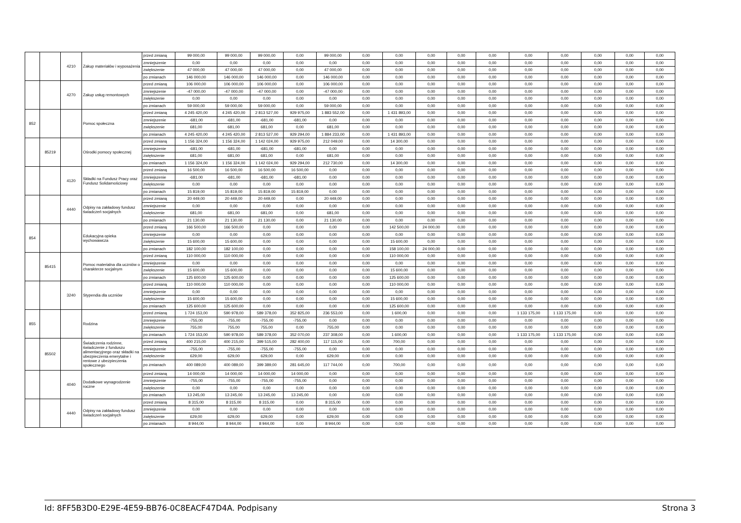| | | 4210 | Zakup materiałów i wyposażenia | przed zmianą | 99 000,00 | 99 000,00 | 99 000,00 | 0,00 | 99 000,00 | 0,00 | 0,00 | 0,00 | 0,00 | 0,00 | 0,00 | 0,00 | 0,00 | 0,00 | 0,00 |
| | | | | zmniejszenie | 0,00 | 0,00 | 0,00 | 0,00 | 0,00 | 0,00 | 0,00 | 0,00 | 0,00 | 0,00 | 0,00 | 0,00 | 0,00 | 0,00 | 0,00 |
| | | | | zwiększenie | 47 000,00 | 47 000,00 | 47 000,00 | 0,00 | 47 000,00 | 0,00 | 0,00 | 0,00 | 0,00 | 0,00 | 0,00 | 0,00 | 0,00 | 0,00 | 0,00 |
| | | | | po zmianach | 146 000,00 | 146 000,00 | 146 000,00 | 0,00 | 146 000,00 | 0,00 | 0,00 | 0,00 | 0,00 | 0,00 | 0,00 | 0,00 | 0,00 | 0,00 | 0,00 |
| | | 4270 | Zakup usług remontowych | przed zmianą | 106 000,00 | 106 000,00 | 106 000,00 | 0,00 | 106 000,00 | 0,00 | 0,00 | 0,00 | 0,00 | 0,00 | 0,00 | 0,00 | 0,00 | 0,00 | 0,00 |
| | | | | zmniejszenie | -47 000,00 | -47 000,00 | -47 000,00 | 0,00 | -47 000,00 | 0,00 | 0,00 | 0,00 | 0,00 | 0,00 | 0,00 | 0,00 | 0,00 | 0,00 | 0,00 |
| | | | | zwiększenie | 0,00 | 0,00 | 0,00 | 0,00 | 0,00 | 0,00 | 0,00 | 0,00 | 0,00 | 0,00 | 0,00 | 0,00 | 0,00 | 0,00 | 0,00 |
| | | | | po zmianach | 59 000,00 | 59 000,00 | 59 000,00 | 0,00 | 59 000,00 | 0,00 | 0,00 | 0,00 | 0,00 | 0,00 | 0,00 | 0,00 | 0,00 | 0,00 | 0,00 |
| 852 | | | Pomoc społeczna | przed zmianą | 4 245 420,00 | 4 245 420,00 | 2 813 527,00 | 929 975,00 | 1 883 552,00 | 0,00 | 1 431 893,00 | 0,00 | 0,00 | 0,00 | 0,00 | 0,00 | 0,00 | 0,00 | 0,00 |
| | | | | zmniejszenie | -681,00 | -681,00 | -681,00 | -681,00 | 0,00 | 0,00 | 0,00 | 0,00 | 0,00 | 0,00 | 0,00 | 0,00 | 0,00 | 0,00 | 0,00 |
| | | | | zwiększenie | 681,00 | 681,00 | 681,00 | 0,00 | 681,00 | 0,00 | 0,00 | 0,00 | 0,00 | 0,00 | 0,00 | 0,00 | 0,00 | 0,00 | 0,00 |
| | | | | po zmianach | 4 245 420,00 | 4 245 420,00 | 2 813 527,00 | 929 294,00 | 1 884 233,00 | 0,00 | 1 431 893,00 | 0,00 | 0,00 | 0,00 | 0,00 | 0,00 | 0,00 | 0,00 | 0,00 |
| | 85219 | | Ośrodki pomocy społecznej | przed zmianą | 1 156 324,00 | 1 156 324,00 | 1 142 024,00 | 929 975,00 | 212 049,00 | 0,00 | 14 300,00 | 0,00 | 0,00 | 0,00 | 0,00 | 0,00 | 0,00 | 0,00 | 0,00 |
| | | | | zmniejszenie | -681,00 | -681,00 | -681,00 | -681,00 | 0,00 | 0,00 | 0,00 | 0,00 | 0,00 | 0,00 | 0,00 | 0,00 | 0,00 | 0,00 | 0,00 |
| | | | | zwiększenie | 681,00 | 681,00 | 681,00 | 0,00 | 681,00 | 0,00 | 0,00 | 0,00 | 0,00 | 0,00 | 0,00 | 0,00 | 0,00 | 0,00 | 0,00 |
| | | | | po zmianach | 1 156 324,00 | 1 156 324,00 | 1 142 024,00 | 929 294,00 | 212 730,00 | 0,00 | 14 300,00 | 0,00 | 0,00 | 0,00 | 0,00 | 0,00 | 0,00 | 0,00 | 0,00 |
| | | 4120 | Składki na Fundusz Pracy oraz Fundusz Solidarnościowy | przed zmianą | 16 500,00 | 16 500,00 | 16 500,00 | 16 500,00 | 0,00 | 0,00 | 0,00 | 0,00 | 0,00 | 0,00 | 0,00 | 0,00 | 0,00 | 0,00 | 0,00 |
| | | | | zmniejszenie | -681,00 | -681,00 | -681,00 | -681,00 | 0,00 | 0,00 | 0,00 | 0,00 | 0,00 | 0,00 | 0,00 | 0,00 | 0,00 | 0,00 | 0,00 |
| | | | | zwiększenie | 0,00 | 0,00 | 0,00 | 0,00 | 0,00 | 0,00 | 0,00 | 0,00 | 0,00 | 0,00 | 0,00 | 0,00 | 0,00 | 0,00 | 0,00 |
| | | | | po zmianach | 15 819,00 | 15 819,00 | 15 819,00 | 15 819,00 | 0,00 | 0,00 | 0,00 | 0,00 | 0,00 | 0,00 | 0,00 | 0,00 | 0,00 | 0,00 | 0,00 |
| | | 4440 | Odpisy na zakładowy fundusz świadczeń socjalnych | przed zmianą | 20 449,00 | 20 449,00 | 20 449,00 | 0,00 | 20 449,00 | 0,00 | 0,00 | 0,00 | 0,00 | 0,00 | 0,00 | 0,00 | 0,00 | 0,00 | 0,00 |
| | | | | zmniejszenie | 0,00 | 0,00 | 0,00 | 0,00 | 0,00 | 0,00 | 0,00 | 0,00 | 0,00 | 0,00 | 0,00 | 0,00 | 0,00 | 0,00 | 0,00 |
| | | | | zwiększenie | 681,00 | 681,00 | 681,00 | 0,00 | 681,00 | 0,00 | 0,00 | 0,00 | 0,00 | 0,00 | 0,00 | 0,00 | 0,00 | 0,00 | 0,00 |
| | | | | po zmianach | 21 130,00 | 21 130,00 | 21 130,00 | 0,00 | 21 130,00 | 0,00 | 0,00 | 0,00 | 0,00 | 0,00 | 0,00 | 0,00 | 0,00 | 0,00 | 0,00 |
| 854 | | | Edukacyjna opieka wychowawcza | przed zmianą | 166 500,00 | 166 500,00 | 0,00 | 0,00 | 0,00 | 0,00 | 142 500,00 | 24 000,00 | 0,00 | 0,00 | 0,00 | 0,00 | 0,00 | 0,00 | 0,00 |
| | | | | zmniejszenie | 0,00 | 0,00 | 0,00 | 0,00 | 0,00 | 0,00 | 0,00 | 0,00 | 0,00 | 0,00 | 0,00 | 0,00 | 0,00 | 0,00 | 0,00 |
| | | | | zwiększenie | 15 600,00 | 15 600,00 | 0,00 | 0,00 | 0,00 | 0,00 | 15 600,00 | 0,00 | 0,00 | 0,00 | 0,00 | 0,00 | 0,00 | 0,00 | 0,00 |
| | | | | po zmianach | 182 100,00 | 182 100,00 | 0,00 | 0,00 | 0,00 | 0,00 | 158 100,00 | 24 000,00 | 0,00 | 0,00 | 0,00 | 0,00 | 0,00 | 0,00 | 0,00 |
| | 85415 | | Pomoc materialna dla uczniów o charakterze socjalnym | przed zmianą | 110 000,00 | 110 000,00 | 0,00 | 0,00 | 0,00 | 0,00 | 110 000,00 | 0,00 | 0,00 | 0,00 | 0,00 | 0,00 | 0,00 | 0,00 | 0,00 |
| | | | | zmniejszenie | 0,00 | 0,00 | 0,00 | 0,00 | 0,00 | 0,00 | 0,00 | 0,00 | 0,00 | 0,00 | 0,00 | 0,00 | 0,00 | 0,00 | 0,00 |
| | | | | zwiększenie | 15 600,00 | 15 600,00 | 0,00 | 0,00 | 0,00 | 0,00 | 15 600,00 | 0,00 | 0,00 | 0,00 | 0,00 | 0,00 | 0,00 | 0,00 | 0,00 |
| | | | | po zmianach | 125 600,00 | 125 600,00 | 0,00 | 0,00 | 0,00 | 0,00 | 125 600,00 | 0,00 | 0,00 | 0,00 | 0,00 | 0,00 | 0,00 | 0,00 | 0,00 |
| | | 3240 | Stypendia dla uczniów | przed zmianą | 110 000,00 | 110 000,00 | 0,00 | 0,00 | 0,00 | 0,00 | 110 000,00 | 0,00 | 0,00 | 0,00 | 0,00 | 0,00 | 0,00 | 0,00 | 0,00 |
| | | | | zmniejszenie | 0,00 | 0,00 | 0,00 | 0,00 | 0,00 | 0,00 | 0,00 | 0,00 | 0,00 | 0,00 | 0,00 | 0,00 | 0,00 | 0,00 | 0,00 |
| | | | | zwiększenie | 15 600,00 | 15 600,00 | 0,00 | 0,00 | 0,00 | 0,00 | 15 600,00 | 0,00 | 0,00 | 0,00 | 0,00 | 0,00 | 0,00 | 0,00 | 0,00 |
| | | | | po zmianach | 125 600,00 | 125 600,00 | 0,00 | 0,00 | 0,00 | 0,00 | 125 600,00 | 0,00 | 0,00 | 0,00 | 0,00 | 0,00 | 0,00 | 0,00 | 0,00 |
| 855 | | | Rodzina | przed zmianą | 1 724 153,00 | 590 978,00 | 589 378,00 | 352 825,00 | 236 553,00 | 0,00 | 1 600,00 | 0,00 | 0,00 | 0,00 | 1 133 175,00 | 1 133 175,00 | 0,00 | 0,00 | 0,00 |
| | | | | zmniejszenie | -755,00 | -755,00 | -755,00 | -755,00 | 0,00 | 0,00 | 0,00 | 0,00 | 0,00 | 0,00 | 0,00 | 0,00 | 0,00 | 0,00 | 0,00 |
| | | | | zwiększenie | 755,00 | 755,00 | 755,00 | 0,00 | 755,00 | 0,00 | 0,00 | 0,00 | 0,00 | 0,00 | 0,00 | 0,00 | 0,00 | 0,00 | 0,00 |
| | | | | po zmianach | 1 724 153,00 | 590 978,00 | 589 378,00 | 352 070,00 | 237 308,00 | 0,00 | 1 600,00 | 0,00 | 0,00 | 0,00 | 1 133 175,00 | 1 133 175,00 | 0,00 | 0,00 | 0,00 |
| | 85502 | | Świadczenia rodzinne, świadczenie z funduszu alimentacyjnego oraz składki na ubezpieczenia emerytalne i rentowe z ubezpieczenia społecznego | przed zmianą | 400 215,00 | 400 215,00 | 399 515,00 | 282 400,00 | 117 115,00 | 0,00 | 700,00 | 0,00 | 0,00 | 0,00 | 0,00 | 0,00 | 0,00 | 0,00 | 0,00 |
| | | | | zmniejszenie | -755,00 | -755,00 | -755,00 | -755,00 | 0,00 | 0,00 | 0,00 | 0,00 | 0,00 | 0,00 | 0,00 | 0,00 | 0,00 | 0,00 | 0,00 |
| | | | | zwiększenie | 629,00 | 629,00 | 629,00 | 0,00 | 629,00 | 0,00 | 0,00 | 0,00 | 0,00 | 0,00 | 0,00 | 0,00 | 0,00 | 0,00 | 0,00 |
| | | | | po zmianach | 400 089,00 | 400 089,00 | 399 389,00 | 281 645,00 | 117 744,00 | 0,00 | 700,00 | 0,00 | 0,00 | 0,00 | 0,00 | 0,00 | 0,00 | 0,00 | 0,00 |
| | | 4040 | Dodatkowe wynagrodzenie roczne | przed zmianą | 14 000,00 | 14 000,00 | 14 000,00 | 14 000,00 | 0,00 | 0,00 | 0,00 | 0,00 | 0,00 | 0,00 | 0,00 | 0,00 | 0,00 | 0,00 | 0,00 |
| | | | | zmniejszenie | -755,00 | -755,00 | -755,00 | -755,00 | 0,00 | 0,00 | 0,00 | 0,00 | 0,00 | 0,00 | 0,00 | 0,00 | 0,00 | 0,00 | 0,00 |
| | | | | zwiększenie | 0,00 | 0,00 | 0,00 | 0,00 | 0,00 | 0,00 | 0,00 | 0,00 | 0,00 | 0,00 | 0,00 | 0,00 | 0,00 | 0,00 | 0,00 |
| | | | | po zmianach | 13 245,00 | 13 245,00 | 13 245,00 | 13 245,00 | 0,00 | 0,00 | 0,00 | 0,00 | 0,00 | 0,00 | 0,00 | 0,00 | 0,00 | 0,00 | 0,00 |
| | | 4440 | Odpisy na zakładowy fundusz świadczeń socjalnych | przed zmianą | 8 315,00 | 8 315,00 | 8 315,00 | 0,00 | 8 315,00 | 0,00 | 0,00 | 0,00 | 0,00 | 0,00 | 0,00 | 0,00 | 0,00 | 0,00 | 0,00 |
| | | | | zmniejszenie | 0,00 | 0,00 | 0,00 | 0,00 | 0,00 | 0,00 | 0,00 | 0,00 | 0,00 | 0,00 | 0,00 | 0,00 | 0,00 | 0,00 | 0,00 |
| | | | | zwiększenie | 629,00 | 629,00 | 629,00 | 0,00 | 629,00 | 0,00 | 0,00 | 0,00 | 0,00 | 0,00 | 0,00 | 0,00 | 0,00 | 0,00 | 0,00 |
| | | | | po zmianach | 8 944,00 | 8 944,00 | 8 944,00 | 0,00 | 8 944,00 | 0,00 | 0,00 | 0,00 | 0,00 | 0,00 | 0,00 | 0,00 | 0,00 | 0,00 | 0,00 |
Id: 8FF5B3D0-E29E-4E59-BB76-0C8EACF47D4A. Podpisany Strona 3